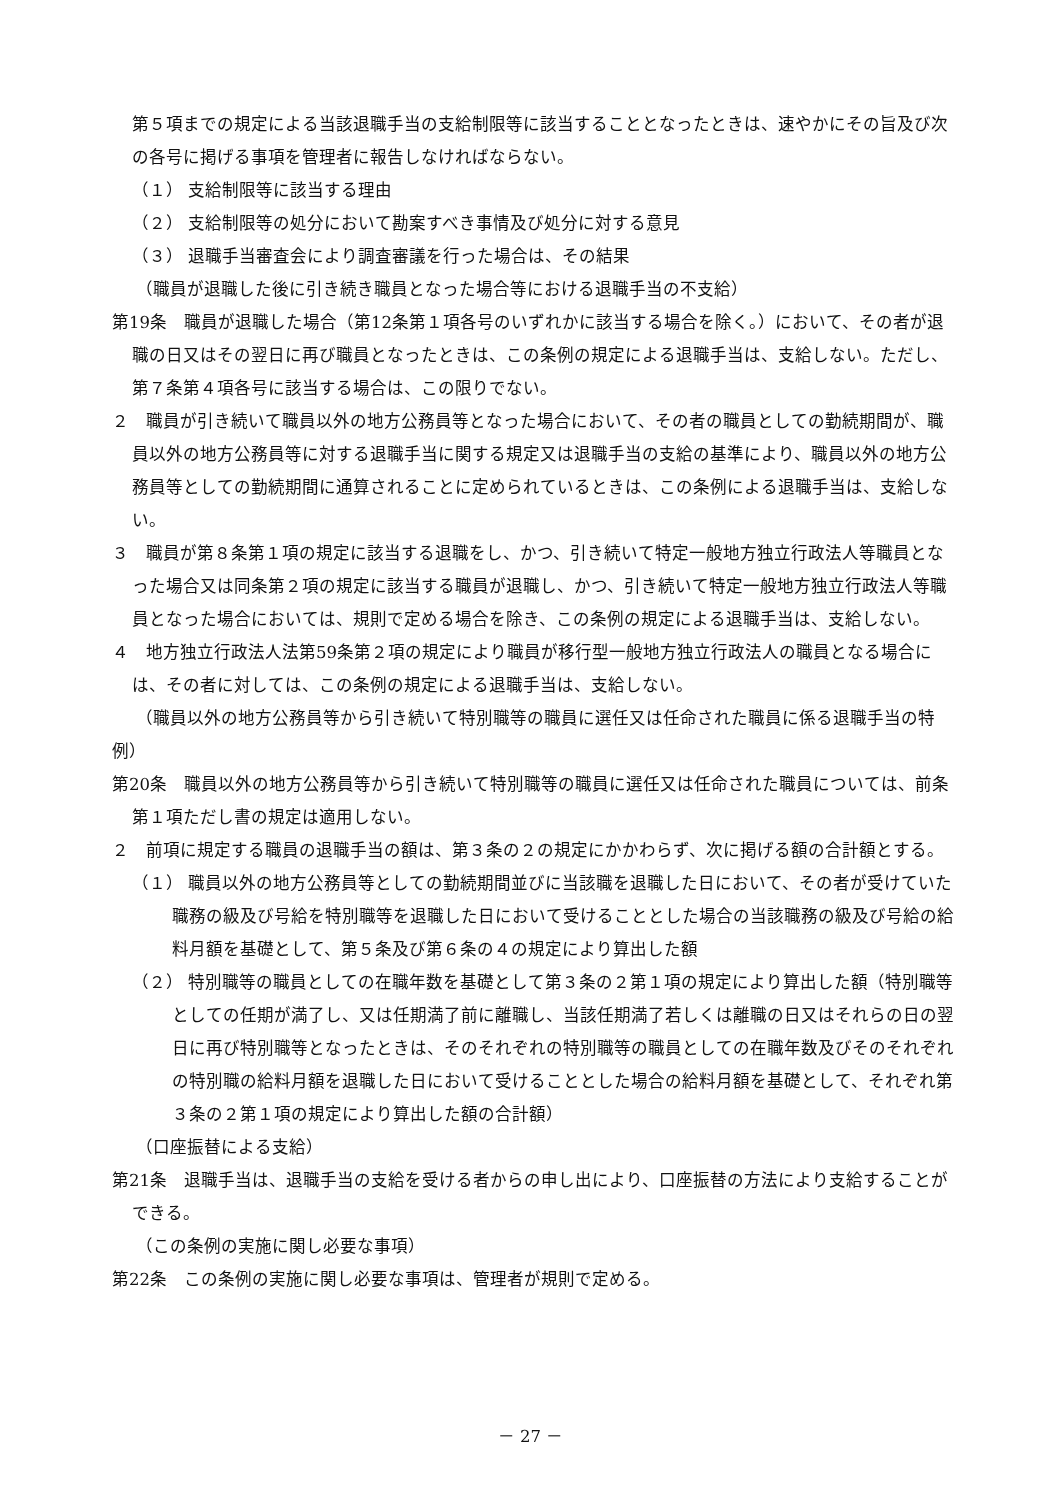第５項までの規定による当該退職手当の支給制限等に該当することとなったときは、速やかにその旨及び次の各号に掲げる事項を管理者に報告しなければならない。
（１） 支給制限等に該当する理由
（２） 支給制限等の処分において勘案すべき事情及び処分に対する意見
（３） 退職手当審査会により調査審議を行った場合は、その結果
（職員が退職した後に引き続き職員となった場合等における退職手当の不支給）
第19条　職員が退職した場合（第12条第１項各号のいずれかに該当する場合を除く。）において、その者が退職の日又はその翌日に再び職員となったときは、この条例の規定による退職手当は、支給しない。ただし、第７条第４項各号に該当する場合は、この限りでない。
２　職員が引き続いて職員以外の地方公務員等となった場合において、その者の職員としての勤続期間が、職員以外の地方公務員等に対する退職手当に関する規定又は退職手当の支給の基準により、職員以外の地方公務員等としての勤続期間に通算されることに定められているときは、この条例による退職手当は、支給しない。
３　職員が第８条第１項の規定に該当する退職をし、かつ、引き続いて特定一般地方独立行政法人等職員となった場合又は同条第２項の規定に該当する職員が退職し、かつ、引き続いて特定一般地方独立行政法人等職員となった場合においては、規則で定める場合を除き、この条例の規定による退職手当は、支給しない。
４　地方独立行政法人法第59条第２項の規定により職員が移行型一般地方独立行政法人の職員となる場合には、その者に対しては、この条例の規定による退職手当は、支給しない。
（職員以外の地方公務員等から引き続いて特別職等の職員に選任又は任命された職員に係る退職手当の特例）
第20条　職員以外の地方公務員等から引き続いて特別職等の職員に選任又は任命された職員については、前条第１項ただし書の規定は適用しない。
２　前項に規定する職員の退職手当の額は、第３条の２の規定にかかわらず、次に掲げる額の合計額とする。
（１） 職員以外の地方公務員等としての勤続期間並びに当該職を退職した日において、その者が受けていた職務の級及び号給を特別職等を退職した日において受けることとした場合の当該職務の級及び号給の給料月額を基礎として、第５条及び第６条の４の規定により算出した額
（２） 特別職等の職員としての在職年数を基礎として第３条の２第１項の規定により算出した額（特別職等としての任期が満了し、又は任期満了前に離職し、当該任期満了若しくは離職の日又はそれらの日の翌日に再び特別職等となったときは、そのそれぞれの特別職等の職員としての在職年数及びそのそれぞれの特別職の給料月額を退職した日において受けることとした場合の給料月額を基礎として、それぞれ第３条の２第１項の規定により算出した額の合計額）
（口座振替による支給）
第21条　退職手当は、退職手当の支給を受ける者からの申し出により、口座振替の方法により支給することができる。
（この条例の実施に関し必要な事項）
第22条　この条例の実施に関し必要な事項は、管理者が規則で定める。
－ 27 －